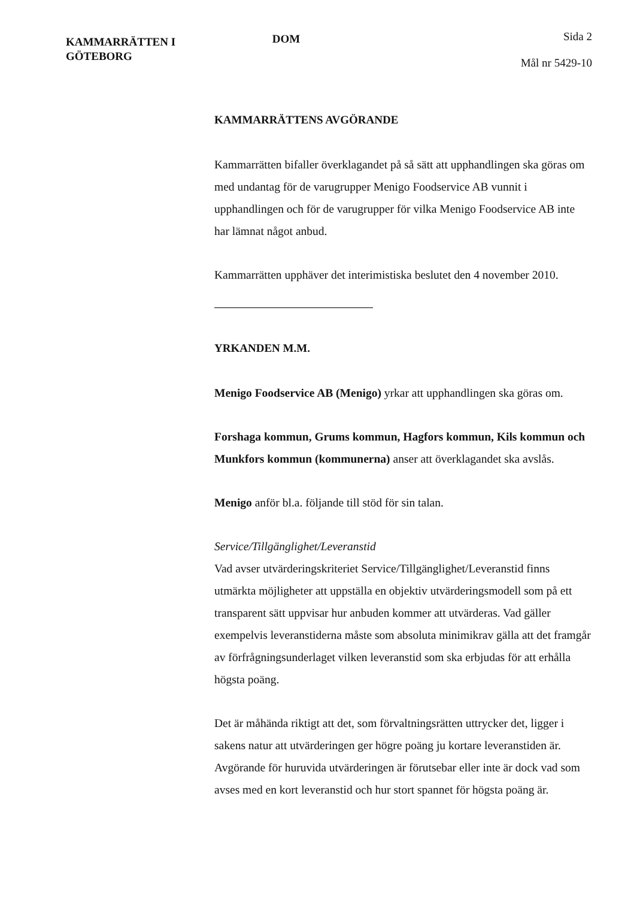KAMMARRÄTTEN I
GÖTEBORG
DOM
Sida 2
Mål nr 5429-10
KAMMARRÄTTENS AVGÖRANDE
Kammarrätten bifaller överklagandet på så sätt att upphandlingen ska göras om med undantag för de varugrupper Menigo Foodservice AB vunnit i upphandlingen och för de varugrupper för vilka Menigo Foodservice AB inte har lämnat något anbud.
Kammarrätten upphäver det interimistiska beslutet den 4 november 2010.
YRKANDEN M.M.
Menigo Foodservice AB (Menigo) yrkar att upphandlingen ska göras om.
Forshaga kommun, Grums kommun, Hagfors kommun, Kils kommun och Munkfors kommun (kommunerna) anser att överklagandet ska avslås.
Menigo anför bl.a. följande till stöd för sin talan.
Service/Tillgänglighet/Leveranstid
Vad avser utvärderingskriteriet Service/Tillgänglighet/Leveranstid finns utmärkta möjligheter att uppställa en objektiv utvärderingsmodell som på ett transparent sätt uppvisar hur anbuden kommer att utvärderas. Vad gäller exempelvis leveranstiderna måste som absoluta minimikrav gälla att det framgår av förfrågningsunderlaget vilken leveranstid som ska erbjudas för att erhålla högsta poäng.
Det är måhända riktigt att det, som förvaltningsrätten uttrycker det, ligger i sakens natur att utvärderingen ger högre poäng ju kortare leveranstiden är. Avgörande för huruvida utvärderingen är förutsebar eller inte är dock vad som avses med en kort leveranstid och hur stort spannet för högsta poäng är.